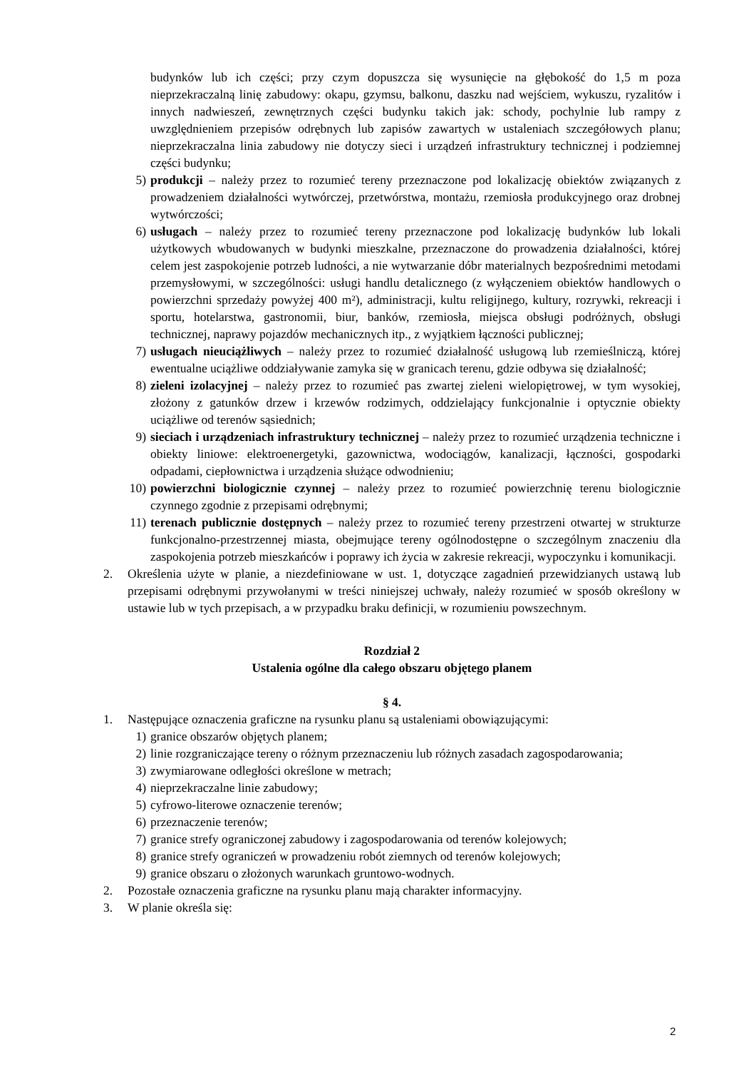budynków lub ich części; przy czym dopuszcza się wysunięcie na głębokość do 1,5 m poza nieprzekraczalną linię zabudowy: okapu, gzymsu, balkonu, daszku nad wejściem, wykuszu, ryzalitów i innych nadwieszeń, zewnętrznych części budynku takich jak: schody, pochylnie lub rampy z uwzględnieniem przepisów odrębnych lub zapisów zawartych w ustaleniach szczegółowych planu; nieprzekraczalna linia zabudowy nie dotyczy sieci i urządzeń infrastruktury technicznej i podziemnej części budynku;
5) produkcji – należy przez to rozumieć tereny przeznaczone pod lokalizację obiektów związanych z prowadzeniem działalności wytwórczej, przetwórstwa, montażu, rzemiosła produkcyjnego oraz drobnej wytwórczości;
6) usługach – należy przez to rozumieć tereny przeznaczone pod lokalizację budynków lub lokali użytkowych wbudowanych w budynki mieszkalne, przeznaczone do prowadzenia działalności, której celem jest zaspokojenie potrzeb ludności, a nie wytwarzanie dóbr materialnych bezpośrednimi metodami przemysłowymi, w szczególności: usługi handlu detalicznego (z wyłączeniem obiektów handlowych o powierzchni sprzedaży powyżej 400 m²), administracji, kultu religijnego, kultury, rozrywki, rekreacji i sportu, hotelarstwa, gastronomii, biur, banków, rzemiosła, miejsca obsługi podróżnych, obsługi technicznej, naprawy pojazdów mechanicznych itp., z wyjątkiem łączności publicznej;
7) usługach nieuciążliwych – należy przez to rozumieć działalność usługową lub rzemieślniczą, której ewentualne uciążliwe oddziaływanie zamyka się w granicach terenu, gdzie odbywa się działalność;
8) zieleni izolacyjnej – należy przez to rozumieć pas zwartej zieleni wielopiętrowej, w tym wysokiej, złożony z gatunków drzew i krzewów rodzimych, oddzielający funkcjonalnie i optycznie obiekty uciążliwe od terenów sąsiednich;
9) sieciach i urządzeniach infrastruktury technicznej – należy przez to rozumieć urządzenia techniczne i obiekty liniowe: elektroenergetyki, gazownictwa, wodociągów, kanalizacji, łączności, gospodarki odpadami, ciepłownictwa i urządzenia służące odwodnieniu;
10) powierzchni biologicznie czynnej – należy przez to rozumieć powierzchnię terenu biologicznie czynnego zgodnie z przepisami odrębnymi;
11) terenach publicznie dostępnych – należy przez to rozumieć tereny przestrzeni otwartej w strukturze funkcjonalno-przestrzennej miasta, obejmujące tereny ogólnodostępne o szczególnym znaczeniu dla zaspokojenia potrzeb mieszkańców i poprawy ich życia w zakresie rekreacji, wypoczynku i komunikacji.
2. Określenia użyte w planie, a niezdefiniowane w ust. 1, dotyczące zagadnień przewidzianych ustawą lub przepisami odrębnymi przywołanymi w treści niniejszej uchwały, należy rozumieć w sposób określony w ustawie lub w tych przepisach, a w przypadku braku definicji, w rozumieniu powszechnym.
Rozdział 2
Ustalenia ogólne dla całego obszaru objętego planem
§ 4.
1. Następujące oznaczenia graficzne na rysunku planu są ustaleniami obowiązującymi:
1) granice obszarów objętych planem;
2) linie rozgraniczające tereny o różnym przeznaczeniu lub różnych zasadach zagospodarowania;
3) zwymiarowane odległości określone w metrach;
4) nieprzekraczalne linie zabudowy;
5) cyfrowo-literowe oznaczenie terenów;
6) przeznaczenie terenów;
7) granice strefy ograniczonej zabudowy i zagospodarowania od terenów kolejowych;
8) granice strefy ograniczeń w prowadzeniu robót ziemnych od terenów kolejowych;
9) granice obszaru o złożonych warunkach gruntowo-wodnych.
2. Pozostałe oznaczenia graficzne na rysunku planu mają charakter informacyjny.
3. W planie określa się:
2